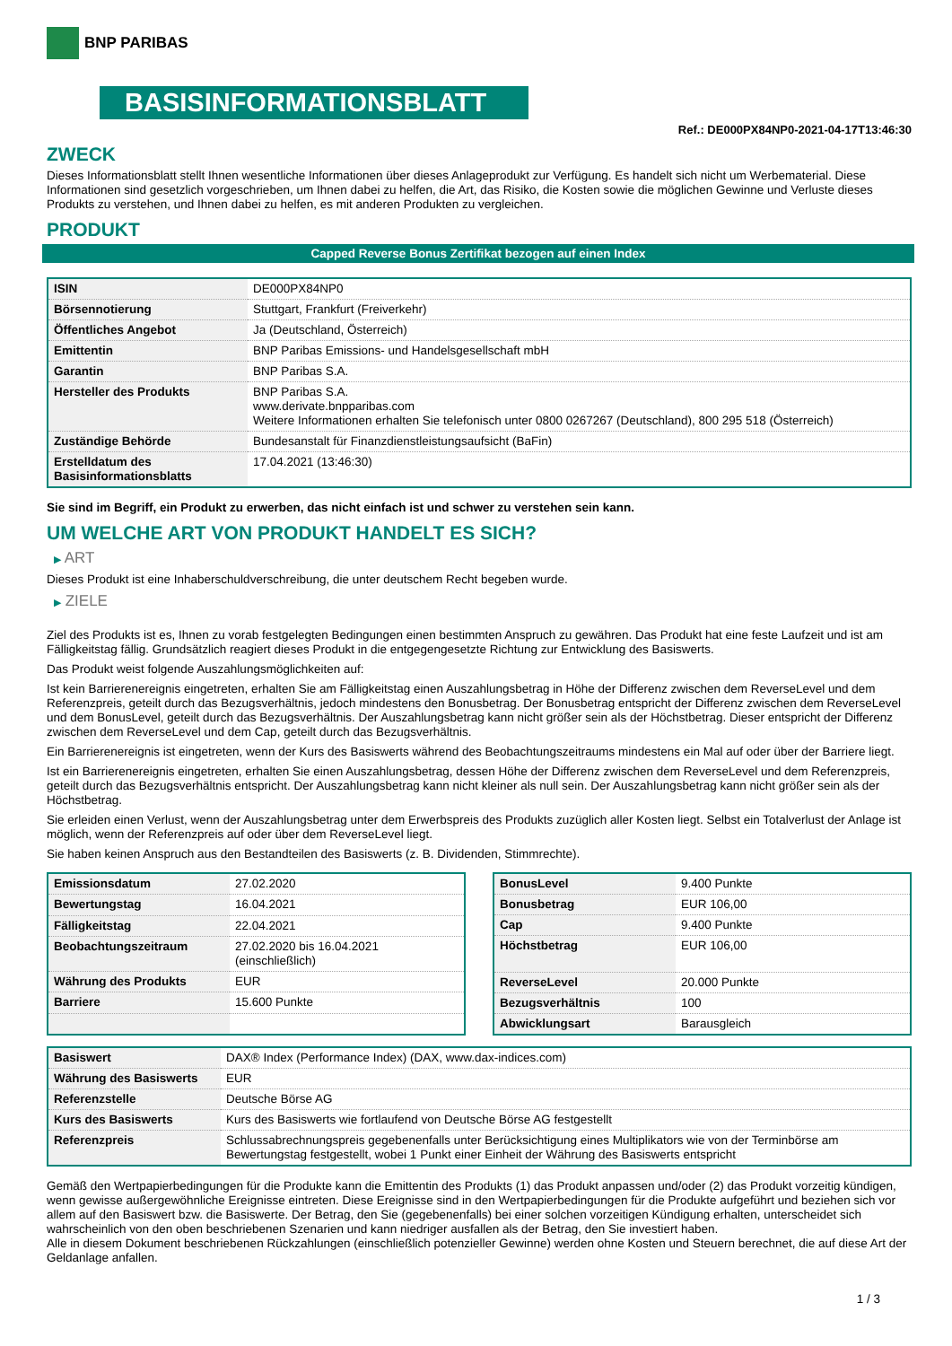BNP PARIBAS
BASISINFORMATIONSBLATT
Ref.: DE000PX84NP0-2021-04-17T13:46:30
ZWECK
Dieses Informationsblatt stellt Ihnen wesentliche Informationen über dieses Anlageprodukt zur Verfügung. Es handelt sich nicht um Werbematerial. Diese Informationen sind gesetzlich vorgeschrieben, um Ihnen dabei zu helfen, die Art, das Risiko, die Kosten sowie die möglichen Gewinne und Verluste dieses Produkts zu verstehen, und Ihnen dabei zu helfen, es mit anderen Produkten zu vergleichen.
PRODUKT
Capped Reverse Bonus Zertifikat bezogen auf einen Index
| ISIN | DE000PX84NP0 |
| Börsennotierung | Stuttgart, Frankfurt (Freiverkehr) |
| Öffentliches Angebot | Ja (Deutschland, Österreich) |
| Emittentin | BNP Paribas Emissions- und Handelsgesellschaft mbH |
| Garantin | BNP Paribas S.A. |
| Hersteller des Produkts | BNP Paribas S.A. www.derivate.bnpparibas.com Weitere Informationen erhalten Sie telefonisch unter 0800 0267267 (Deutschland), 800 295 518 (Österreich) |
| Zuständige Behörde | Bundesanstalt für Finanzdienstleistungsaufsicht (BaFin) |
| Erstelldatum des Basisinformationsblatts | 17.04.2021 (13:46:30) |
Sie sind im Begriff, ein Produkt zu erwerben, das nicht einfach ist und schwer zu verstehen sein kann.
UM WELCHE ART VON PRODUKT HANDELT ES SICH?
▶ ART
Dieses Produkt ist eine Inhaberschuldverschreibung, die unter deutschem Recht begeben wurde.
▶ ZIELE
Ziel des Produkts ist es, Ihnen zu vorab festgelegten Bedingungen einen bestimmten Anspruch zu gewähren. Das Produkt hat eine feste Laufzeit und ist am Fälligkeitstag fällig. Grundsätzlich reagiert dieses Produkt in die entgegengesetzte Richtung zur Entwicklung des Basiswerts.
Das Produkt weist folgende Auszahlungsmöglichkeiten auf:
Ist kein Barrierenereignis eingetreten, erhalten Sie am Fälligkeitstag einen Auszahlungsbetrag in Höhe der Differenz zwischen dem ReverseLevel und dem Referenzpreis, geteilt durch das Bezugsverhältnis, jedoch mindestens den Bonusbetrag. Der Bonusbetrag entspricht der Differenz zwischen dem ReverseLevel und dem BonusLevel, geteilt durch das Bezugsverhältnis. Der Auszahlungsbetrag kann nicht größer sein als der Höchstbetrag. Dieser entspricht der Differenz zwischen dem ReverseLevel und dem Cap, geteilt durch das Bezugsverhältnis.
Ein Barrierenereignis ist eingetreten, wenn der Kurs des Basiswerts während des Beobachtungszeitraums mindestens ein Mal auf oder über der Barriere liegt.
Ist ein Barrierenereignis eingetreten, erhalten Sie einen Auszahlungsbetrag, dessen Höhe der Differenz zwischen dem ReverseLevel und dem Referenzpreis, geteilt durch das Bezugsverhältnis entspricht. Der Auszahlungsbetrag kann nicht kleiner als null sein. Der Auszahlungsbetrag kann nicht größer sein als der Höchstbetrag.
Sie erleiden einen Verlust, wenn der Auszahlungsbetrag unter dem Erwerbspreis des Produkts zuzüglich aller Kosten liegt. Selbst ein Totalverlust der Anlage ist möglich, wenn der Referenzpreis auf oder über dem ReverseLevel liegt.
Sie haben keinen Anspruch aus den Bestandteilen des Basiswerts (z. B. Dividenden, Stimmrechte).
| Emissionsdatum | 27.02.2020 |
| Bewertungstag | 16.04.2021 |
| Fälligkeitstag | 22.04.2021 |
| Beobachtungszeitraum | 27.02.2020 bis 16.04.2021 (einschließlich) |
| Währung des Produkts | EUR |
| Barriere | 15.600 Punkte |
| BonusLevel | 9.400 Punkte |
| Bonusbetrag | EUR 106,00 |
| Cap | 9.400 Punkte |
| Höchstbetrag | EUR 106,00 |
| ReverseLevel | 20.000 Punkte |
| Bezugsverhältnis | 100 |
| Abwicklungsart | Barausgleich |
| Basiswert | DAX® Index (Performance Index) (DAX, www.dax-indices.com) |
| Währung des Basiswerts | EUR |
| Referenzstelle | Deutsche Börse AG |
| Kurs des Basiswerts | Kurs des Basiswerts wie fortlaufend von Deutsche Börse AG festgestellt |
| Referenzpreis | Schlussabrechnungspreis gegebenenfalls unter Berücksichtigung eines Multiplikators wie von der Terminbörse am Bewertungstag festgestellt, wobei 1 Punkt einer Einheit der Währung des Basiswerts entspricht |
Gemäß den Wertpapierbedingungen für die Produkte kann die Emittentin des Produkts (1) das Produkt anpassen und/oder (2) das Produkt vorzeitig kündigen, wenn gewisse außergewöhnliche Ereignisse eintreten. Diese Ereignisse sind in den Wertpapierbedingungen für die Produkte aufgeführt und beziehen sich vor allem auf den Basiswert bzw. die Basiswerte. Der Betrag, den Sie (gegebenenfalls) bei einer solchen vorzeitigen Kündigung erhalten, unterscheidet sich wahrscheinlich von den oben beschriebenen Szenarien und kann niedriger ausfallen als der Betrag, den Sie investiert haben.
Alle in diesem Dokument beschriebenen Rückzahlungen (einschließlich potenzieller Gewinne) werden ohne Kosten und Steuern berechnet, die auf diese Art der Geldanlage anfallen.
1 / 3